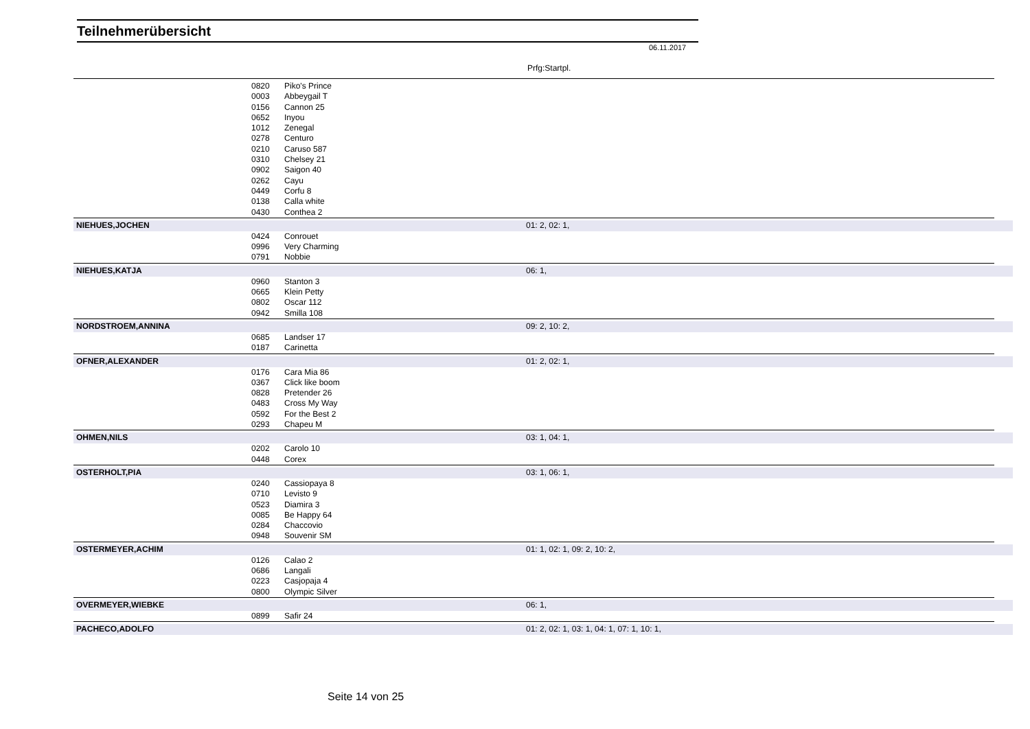Teilnehmerübersicht
06.11.2017
Prfg:Startpl.
| | 0820 | Piko's Prince | | |
| | 0003 | Abbeygail T | | |
| | 0156 | Cannon 25 | | |
| | 0652 | Inyou | | |
| | 1012 | Zenegal | | |
| | 0278 | Centuro | | |
| | 0210 | Caruso 587 | | |
| | 0310 | Chelsey 21 | | |
| | 0902 | Saigon 40 | | |
| | 0262 | Cayu | | |
| | 0449 | Corfu 8 | | |
| | 0138 | Calla white | | |
| | 0430 | Conthea 2 | | |
| NIEHUES,JOCHEN | | | 01: 2, 02: 1, | |
| | 0424 | Conrouet | | |
| | 0996 | Very Charming | | |
| | 0791 | Nobbie | | |
| NIEHUES,KATJA | | | 06: 1, | |
| | 0960 | Stanton 3 | | |
| | 0665 | Klein Petty | | |
| | 0802 | Oscar 112 | | |
| | 0942 | Smilla 108 | | |
| NORDSTROEM,ANNINA | | | 09: 2, 10: 2, | |
| | 0685 | Landser 17 | | |
| | 0187 | Carinetta | | |
| OFNER,ALEXANDER | | | 01: 2, 02: 1, | |
| | 0176 | Cara Mia 86 | | |
| | 0367 | Click like boom | | |
| | 0828 | Pretender 26 | | |
| | 0483 | Cross My Way | | |
| | 0592 | For the Best 2 | | |
| | 0293 | Chapeu M | | |
| OHMEN,NILS | | | 03: 1, 04: 1, | |
| | 0202 | Carolo 10 | | |
| | 0448 | Corex | | |
| OSTERHOLT,PIA | | | 03: 1, 06: 1, | |
| | 0240 | Cassiopaya 8 | | |
| | 0710 | Levisto 9 | | |
| | 0523 | Diamira 3 | | |
| | 0085 | Be Happy 64 | | |
| | 0284 | Chaccovio | | |
| | 0948 | Souvenir SM | | |
| OSTERMEYER,ACHIM | | | 01: 1, 02: 1, 09: 2, 10: 2, | |
| | 0126 | Calao 2 | | |
| | 0686 | Langali | | |
| | 0223 | Casjopaja 4 | | |
| | 0800 | Olympic Silver | | |
| OVERMEYER,WIEBKE | | | 06: 1, | |
| | 0899 | Safir 24 | | |
| PACHECO,ADOLFO | | | 01: 2, 02: 1, 03: 1, 04: 1, 07: 1, 10: 1, | |
Seite 14 von 25